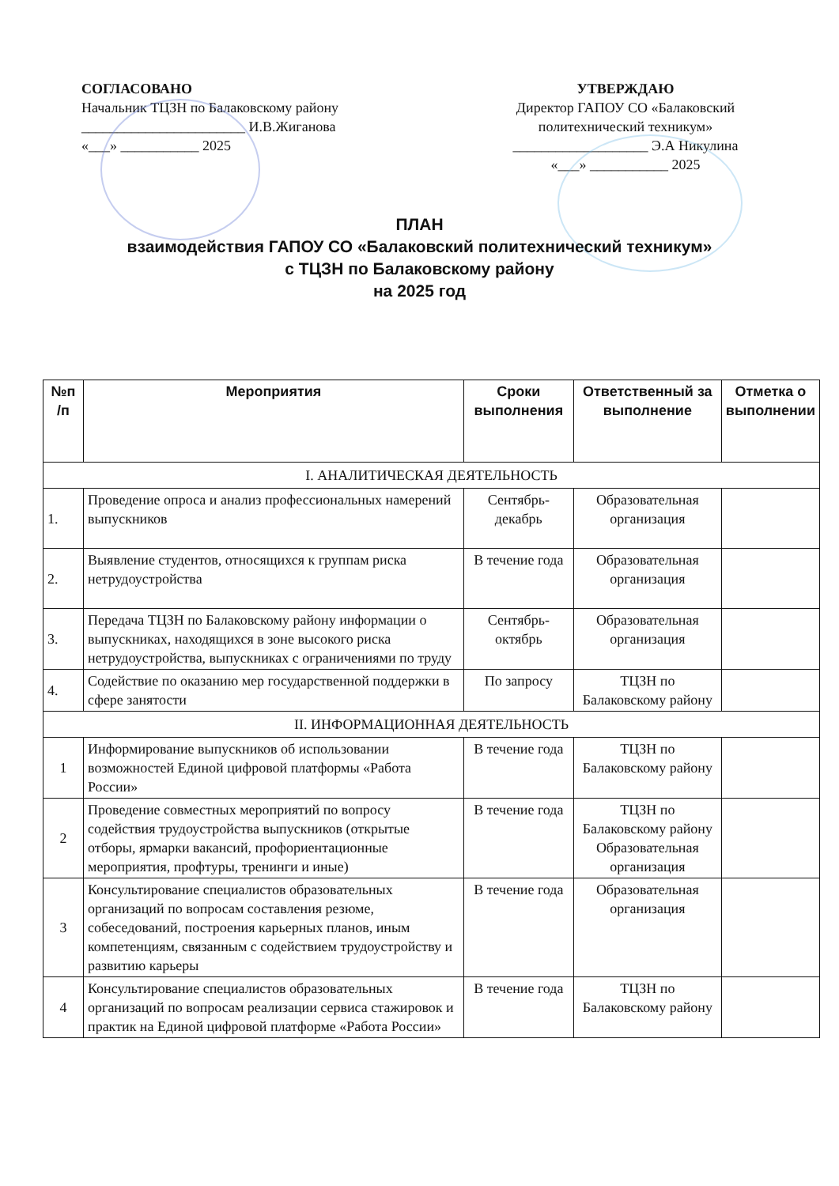СОГЛАСОВАНО
Начальник ТЦЗН по Балаковскому району
_______________________ И.В.Жиганова
«___» ___________ 2025
УТВЕРЖДАЮ
Директор ГАПОУ СО «Балаковский политехнический техникум»
___________________ Э.А Никулина
«___» ___________ 2025
ПЛАН
взаимодействия ГАПОУ СО «Балаковский политехнический техникум»
с ТЦЗН по Балаковскому району
на 2025 год
| №п /п | Мероприятия | Сроки выполнения | Ответственный за выполнение | Отметка о выполнении |
| --- | --- | --- | --- | --- |
| I. АНАЛИТИЧЕСКАЯ ДЕЯТЕЛЬНОСТЬ | | | | |
| 1. | Проведение опроса и анализ профессиональных намерений выпускников | Сентябрь-декабрь | Образовательная организация | |
| 2. | Выявление студентов, относящихся к группам риска нетрудоустройства | В течение года | Образовательная организация | |
| 3. | Передача ТЦЗН по Балаковскому району информации о выпускниках, находящихся в зоне высокого риска нетрудоустройства, выпускниках с ограничениями по труду | Сентябрь-октябрь | Образовательная организация | |
| 4. | Содействие по оказанию мер государственной поддержки в сфере занятости | По запросу | ТЦЗН по Балаковскому району | |
| II. ИНФОРМАЦИОННАЯ ДЕЯТЕЛЬНОСТЬ | | | | |
| 1 | Информирование выпускников об использовании возможностей Единой цифровой платформы «Работа России» | В течение года | ТЦЗН по Балаковскому району | |
| 2 | Проведение совместных мероприятий по вопросу содействия трудоустройства выпускников (открытые отборы, ярмарки вакансий, профориентационные мероприятия, профтуры, тренинги и иные) | В течение года | ТЦЗН по Балаковскому району Образовательная организация | |
| 3 | Консультирование специалистов образовательных организаций по вопросам составления резюме, собеседований, построения карьерных планов, иным компетенциям, связанным с содействием трудоустройству и развитию карьеры | В течение года | Образовательная организация | |
| 4 | Консультирование специалистов образовательных организаций по вопросам реализации сервиса стажировок и практик на Единой цифровой платформе «Работа России» | В течение года | ТЦЗН по Балаковскому району | |